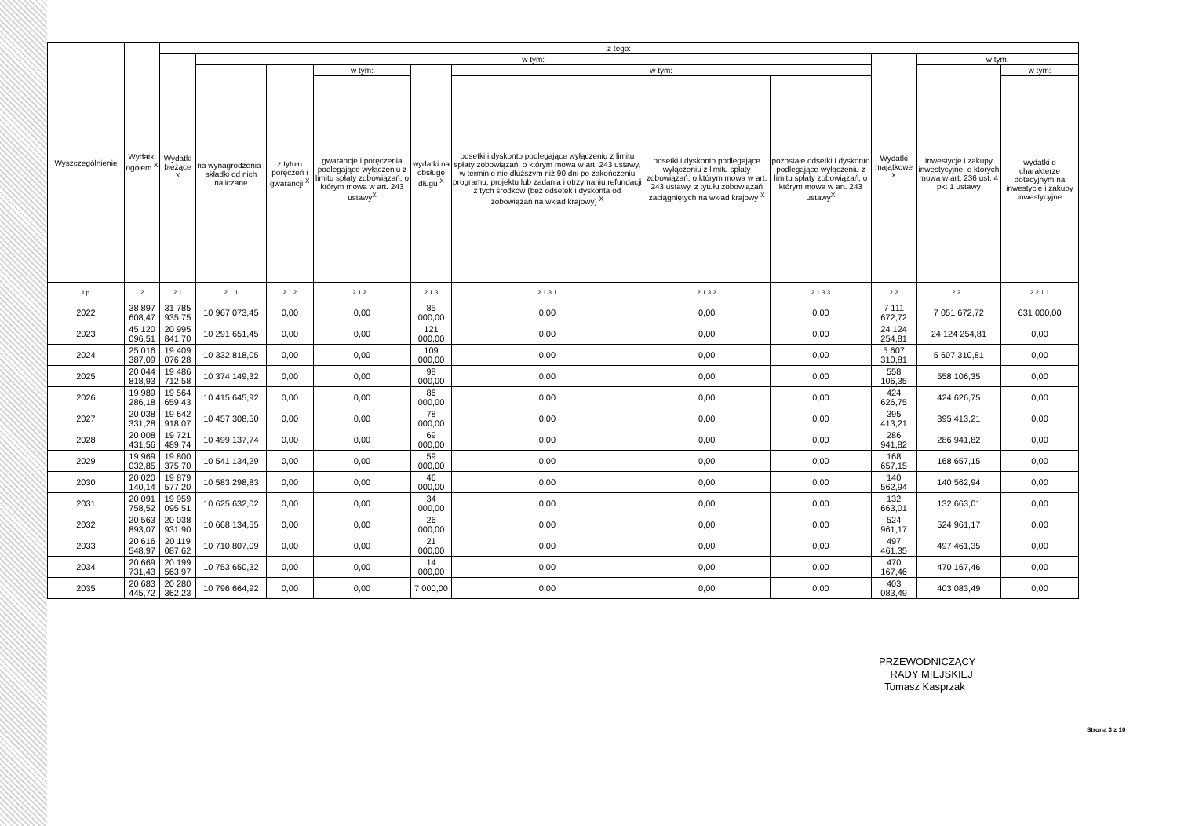| Wyszczególnienie | Wydatki ogółem <sup>X</sup> | z tego: | | | | | | | | | | |
| --- | --- | --- | --- | --- | --- | --- | --- | --- | --- | --- | --- | --- |
| | | Wydatki bieżące <sup>X</sup> | w tym: | | | | | | | Wydatki majątkowe <sup>X</sup> | w tym: | |
| | | | na wynagrodzenia i składki od nich naliczane | z tytułu poręczeń i gwarancji <sup>X</sup> | w tym: | wydatki na obsługę długu <sup>X</sup> | w tym: | | | | Inwestycje i zakupy inwestycyjne, o których mowa w art. 236 ust. 4 pkt 1 ustawy | w tym: |
| | | | | | gwarancje i poręczenia podlegające wyłączeniu z limitu spłaty zobowiązań, o którym mowa w art. 243 ustawy<sup>X</sup> | | odsetki i dyskonto podlegające wyłączeniu z limitu spłaty zobowiązań, o którym mowa w art. 243 ustawy, w terminie nie dłuższym niż 90 dni po zakończeniu programu, projektu lub zadania i otrzymaniu refundacji z tych środków (bez odsetek i dyskonta od zobowiązań na wkład krajowy) <sup>X</sup> | odsetki i dyskonto podlegające wyłączeniu z limitu spłaty zobowiązań, o którym mowa w art. 243 ustawy, z tytułu zobowiązań zaciągniętych na wkład krajowy <sup>X</sup> | pozostałe odsetki i dyskonto podlegające wyłączeniu z limitu spłaty zobowiązań, o którym mowa w art. 243 ustawy<sup>X</sup> | | | wydatki o charakterze dotacyjnym na inwestycje i zakupy inwestycyjne |
| Lp | 2 | 2.1 | 2.1.1 | 2.1.2 | 2.1.2.1 | 2.1.3 | 2.1.3.1 | 2.1.3.2 | 2.1.3.3 | 2.2 | 2.2.1 | 2.2.1.1 |
| 2022 | 38 897 608,47 | 31 785 935,75 | 10 967 073,45 | 0,00 | 0,00 | 85 000,00 | 0,00 | 0,00 | 0,00 | 7 111 672,72 | 7 051 672,72 | 631 000,00 |
| 2023 | 45 120 096,51 | 20 995 841,70 | 10 291 651,45 | 0,00 | 0,00 | 121 000,00 | 0,00 | 0,00 | 0,00 | 24 124 254,81 | 24 124 254,81 | 0,00 |
| 2024 | 25 016 387,09 | 19 409 076,28 | 10 332 818,05 | 0,00 | 0,00 | 109 000,00 | 0,00 | 0,00 | 0,00 | 5 607 310,81 | 5 607 310,81 | 0,00 |
| 2025 | 20 044 818,93 | 19 486 712,58 | 10 374 149,32 | 0,00 | 0,00 | 98 000,00 | 0,00 | 0,00 | 0,00 | 558 106,35 | 558 106,35 | 0,00 |
| 2026 | 19 989 286,18 | 19 564 659,43 | 10 415 645,92 | 0,00 | 0,00 | 86 000,00 | 0,00 | 0,00 | 0,00 | 424 626,75 | 424 626,75 | 0,00 |
| 2027 | 20 038 331,28 | 19 642 918,07 | 10 457 308,50 | 0,00 | 0,00 | 78 000,00 | 0,00 | 0,00 | 0,00 | 395 413,21 | 395 413,21 | 0,00 |
| 2028 | 20 008 431,56 | 19 721 489,74 | 10 499 137,74 | 0,00 | 0,00 | 69 000,00 | 0,00 | 0,00 | 0,00 | 286 941,82 | 286 941,82 | 0,00 |
| 2029 | 19 969 032,85 | 19 800 375,70 | 10 541 134,29 | 0,00 | 0,00 | 59 000,00 | 0,00 | 0,00 | 0,00 | 168 657,15 | 168 657,15 | 0,00 |
| 2030 | 20 020 140,14 | 19 879 577,20 | 10 583 298,83 | 0,00 | 0,00 | 46 000,00 | 0,00 | 0,00 | 0,00 | 140 562,94 | 140 562,94 | 0,00 |
| 2031 | 20 091 758,52 | 19 959 095,51 | 10 625 632,02 | 0,00 | 0,00 | 34 000,00 | 0,00 | 0,00 | 0,00 | 132 663,01 | 132 663,01 | 0,00 |
| 2032 | 20 563 893,07 | 20 038 931,90 | 10 668 134,55 | 0,00 | 0,00 | 26 000,00 | 0,00 | 0,00 | 0,00 | 524 961,17 | 524 961,17 | 0,00 |
| 2033 | 20 616 548,97 | 20 119 087,62 | 10 710 807,09 | 0,00 | 0,00 | 21 000,00 | 0,00 | 0,00 | 0,00 | 497 461,35 | 497 461,35 | 0,00 |
| 2034 | 20 669 731,43 | 20 199 563,97 | 10 753 650,32 | 0,00 | 0,00 | 14 000,00 | 0,00 | 0,00 | 0,00 | 470 167,46 | 470 167,46 | 0,00 |
| 2035 | 20 683 445,72 | 20 280 362,23 | 10 796 664,92 | 0,00 | 0,00 | 7 000,00 | 0,00 | 0,00 | 0,00 | 403 083,49 | 403 083,49 | 0,00 |
PRZEWODNICZĄCY
RADY MIEJSKIEJ
Tomasz Kasprzak
Strona 3 z 10